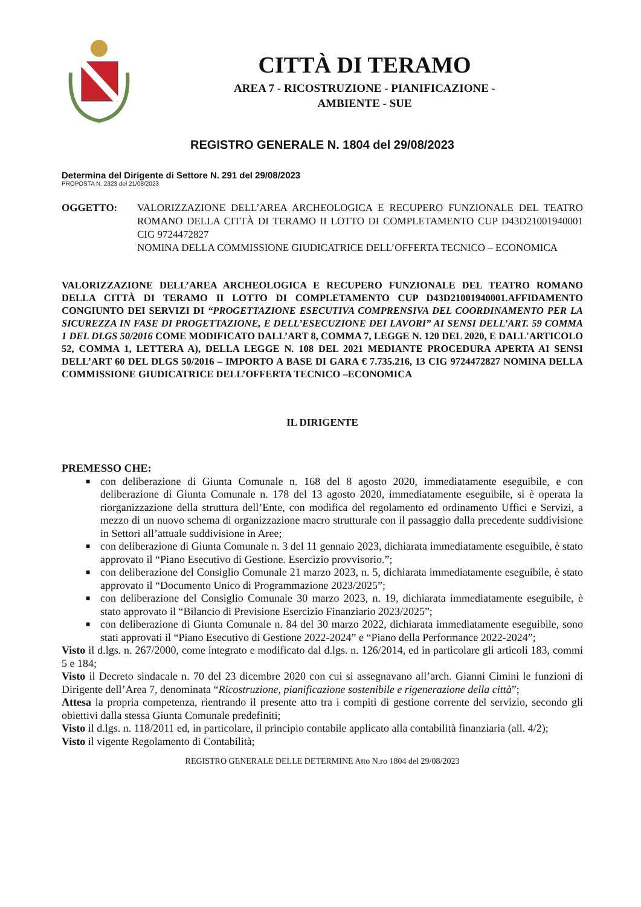CITTÀ DI TERAMO
AREA 7 - RICOSTRUZIONE - PIANIFICAZIONE -
AMBIENTE - SUE
REGISTRO GENERALE N. 1804 del 29/08/2023
Determina del Dirigente di Settore N. 291 del 29/08/2023
PROPOSTA N. 2323 del 21/08/2023
OGGETTO: VALORIZZAZIONE DELL’AREA ARCHEOLOGICA E RECUPERO FUNZIONALE DEL TEATRO ROMANO DELLA CITTÀ DI TERAMO II LOTTO DI COMPLETAMENTO CUP D43D21001940001 CIG 9724472827
NOMINA DELLA COMMISSIONE GIUDICATRICE DELL’OFFERTA TECNICO – ECONOMICA
VALORIZZAZIONE DELL’AREA ARCHEOLOGICA E RECUPERO FUNZIONALE DEL TEATRO ROMANO DELLA CITTÀ DI TERAMO II LOTTO DI COMPLETAMENTO CUP D43D21001940001.AFFIDAMENTO CONGIUNTO DEI SERVIZI DI “PROGETTAZIONE ESECUTIVA COMPRENSIVA DEL COORDINAMENTO PER LA SICUREZZA IN FASE DI PROGETTAZIONE, E DELL’ESECUZIONE DEI LAVORI” AI SENSI DELL’ART. 59 COMMA 1 DEL DLGS 50/2016 COME MODIFICATO DALL’ART 8, COMMA 7, LEGGE N. 120 DEL 2020, E DALL'ARTICOLO 52, COMMA 1, LETTERA A), DELLA LEGGE N. 108 DEL 2021 MEDIANTE PROCEDURA APERTA AI SENSI DELL’ART 60 DEL DLGS 50/2016 – IMPORTO A BASE DI GARA € 7.735.216, 13 CIG 9724472827 NOMINA DELLA COMMISSIONE GIUDICATRICE DELL’OFFERTA TECNICO –ECONOMICA
IL DIRIGENTE
PREMESSO CHE:
■ con deliberazione di Giunta Comunale n. 168 del 8 agosto 2020, immediatamente eseguibile, e con deliberazione di Giunta Comunale n. 178 del 13 agosto 2020, immediatamente eseguibile, si è operata la riorganizzazione della struttura dell’Ente, con modifica del regolamento ed ordinamento Uffici e Servizi, a mezzo di un nuovo schema di organizzazione macro strutturale con il passaggio dalla precedente suddivisione in Settori all’attuale suddivisione in Aree;
■ con deliberazione di Giunta Comunale n. 3 del 11 gennaio 2023, dichiarata immediatamente eseguibile, è stato approvato il “Piano Esecutivo di Gestione. Esercizio provvisorio.”;
■ con deliberazione del Consiglio Comunale 21 marzo 2023, n. 5, dichiarata immediatamente eseguibile, è stato approvato il “Documento Unico di Programmazione 2023/2025”;
■ con deliberazione del Consiglio Comunale 30 marzo 2023, n. 19, dichiarata immediatamente eseguibile, è stato approvato il “Bilancio di Previsione Esercizio Finanziario 2023/2025”;
■ con deliberazione di Giunta Comunale n. 84 del 30 marzo 2022, dichiarata immediatamente eseguibile, sono stati approvati il “Piano Esecutivo di Gestione 2022-2024” e “Piano della Performance 2022-2024”;
Visto il d.lgs. n. 267/2000, come integrato e modificato dal d.lgs. n. 126/2014, ed in particolare gli articoli 183, commi 5 e 184;
Visto il Decreto sindacale n. 70 del 23 dicembre 2020 con cui si assegnavano all’arch. Gianni Cimini le funzioni di Dirigente dell’Area 7, denominata “Ricostruzione, pianificazione sostenibile e rigenerazione della città”;
Attesa la propria competenza, rientrando il presente atto tra i compiti di gestione corrente del servizio, secondo gli obiettivi dalla stessa Giunta Comunale predefiniti;
Visto il d.lgs. n. 118/2011 ed, in particolare, il principio contabile applicato alla contabilità finanziaria (all. 4/2);
Visto il vigente Regolamento di Contabilità;
REGISTRO GENERALE DELLE DETERMINE Atto N.ro 1804 del 29/08/2023